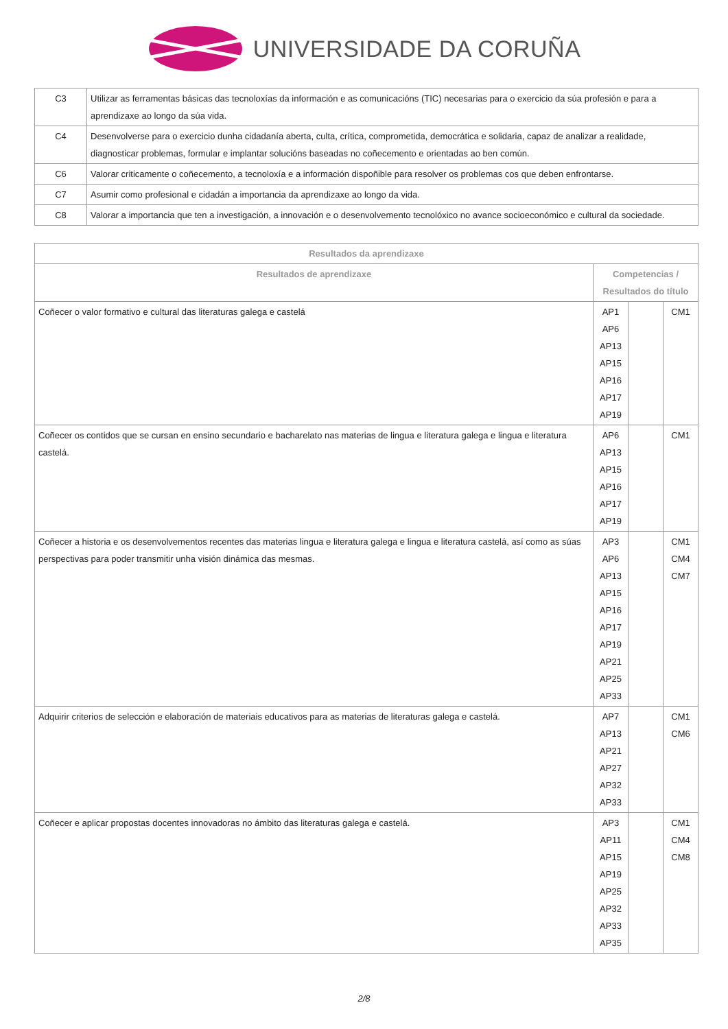UNIVERSIDADE DA CORUÑA
| C3 | Utilizar as ferramentas básicas das tecnoloxías da información e as comunicacións (TIC) necesarias para o exercicio da súa profesión e para a aprendizaxe ao longo da súa vida. |
| C4 | Desenvolverse para o exercicio dunha cidadanía aberta, culta, crítica, comprometida, democrática e solidaria, capaz de analizar a realidade, diagnosticar problemas, formular e implantar solucións baseadas no coñecemento e orientadas ao ben común. |
| C6 | Valorar criticamente o coñecemento, a tecnoloxía e a información dispoñible para resolver os problemas cos que deben enfrontarse. |
| C7 | Asumir como profesional e cidadán a importancia da aprendizaxe ao longo da vida. |
| C8 | Valorar a importancia que ten a investigación, a innovación e o desenvolvemento tecnolóxico no avance socioeconómico e cultural da sociedade. |
| Resultados da aprendizaxe | | | |
| --- | --- | --- | --- |
| Resultados de aprendizaxe | Competencias / Resultados do título | | |
| Coñecer o valor formativo e cultural das literaturas galega e castelá | AP1 AP6 AP13 AP15 AP16 AP17 AP19 | | CM1 |
| Coñecer os contidos que se cursan en ensino secundario e bacharelato nas materias de lingua e literatura galega e lingua e literatura castelá. | AP6 AP13 AP15 AP16 AP17 AP19 | | CM1 |
| Coñecer a historia e os desenvolvementos recentes das materias lingua e literatura galega e lingua e literatura castelá, así como as súas perspectivas para poder transmitir unha visión dinámica das mesmas. | AP3 AP6 AP13 AP15 AP16 AP17 AP19 AP21 AP25 AP33 | | CM1 CM4 CM7 |
| Adquirir criterios de selección e elaboración de materiais educativos para as materias de literaturas galega e castelá. | AP7 AP13 AP21 AP27 AP32 AP33 | | CM1 CM6 |
| Coñecer e aplicar propostas docentes innovadoras no ámbito das literaturas galega e castelá. | AP3 AP11 AP15 AP19 AP25 AP32 AP33 AP35 | | CM1 CM4 CM8 |
2/8